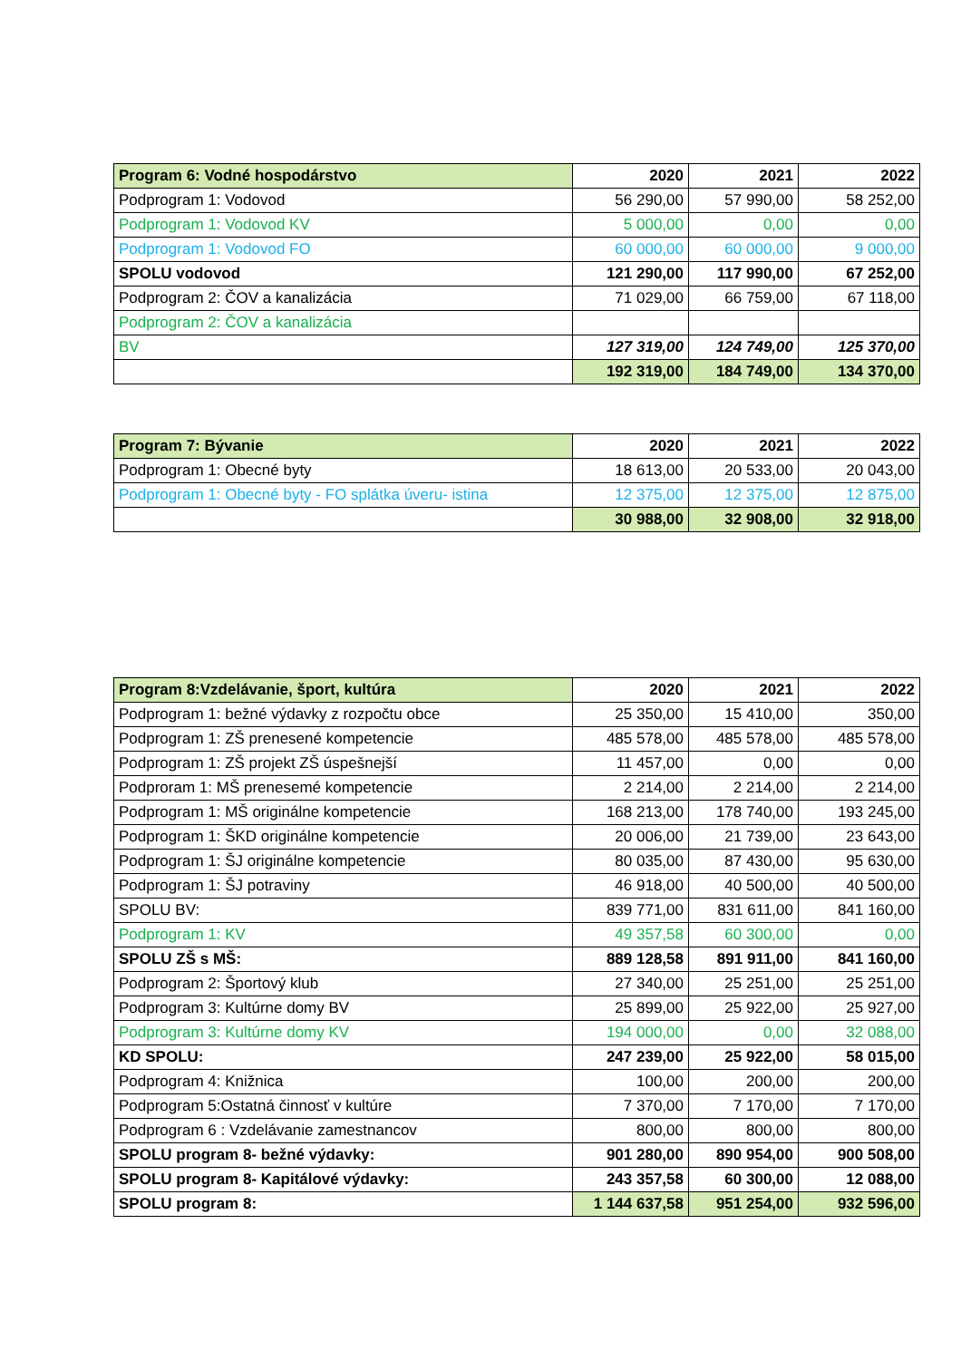| Program 6: Vodné hospodárstvo | 2020 | 2021 | 2022 |
| --- | --- | --- | --- |
| Podprogram 1: Vodovod | 56 290,00 | 57 990,00 | 58 252,00 |
| Podprogram 1: Vodovod KV | 5 000,00 | 0,00 | 0,00 |
| Podprogram 1: Vodovod FO | 60 000,00 | 60 000,00 | 9 000,00 |
| SPOLU vodovod | 121 290,00 | 117 990,00 | 67 252,00 |
| Podprogram 2: ČOV a kanalizácia | 71 029,00 | 66 759,00 | 67 118,00 |
| Podprogram 2: ČOV a kanalizácia | | | |
| BV | 127 319,00 | 124 749,00 | 125 370,00 |
| | 192 319,00 | 184 749,00 | 134 370,00 |
| Program 7: Bývanie | 2020 | 2021 | 2022 |
| --- | --- | --- | --- |
| Podprogram 1: Obecné byty | 18 613,00 | 20 533,00 | 20 043,00 |
| Podprogram 1: Obecné byty - FO splátka úveru- istina | 12 375,00 | 12 375,00 | 12 875,00 |
| | 30 988,00 | 32 908,00 | 32 918,00 |
| Program 8:Vzdelávanie, šport, kultúra | 2020 | 2021 | 2022 |
| --- | --- | --- | --- |
| Podprogram 1: bežné výdavky z rozpočtu obce | 25 350,00 | 15 410,00 | 350,00 |
| Podprogram 1: ZŠ prenesené kompetencie | 485 578,00 | 485 578,00 | 485 578,00 |
| Podprogram 1: ZŠ projekt ZŠ úspešnejší | 11 457,00 | 0,00 | 0,00 |
| Podproram 1: MŠ prenesemé kompetencie | 2 214,00 | 2 214,00 | 2 214,00 |
| Podprogram 1: MŠ originálne kompetencie | 168 213,00 | 178 740,00 | 193 245,00 |
| Podprogram 1: ŠKD originálne kompetencie | 20 006,00 | 21 739,00 | 23 643,00 |
| Podprogram 1: ŠJ originálne kompetencie | 80 035,00 | 87 430,00 | 95 630,00 |
| Podprogram 1: ŠJ potraviny | 46 918,00 | 40 500,00 | 40 500,00 |
| SPOLU BV: | 839 771,00 | 831 611,00 | 841 160,00 |
| Podprogram 1: KV | 49 357,58 | 60 300,00 | 0,00 |
| SPOLU ZŠ s MŠ: | 889 128,58 | 891 911,00 | 841 160,00 |
| Podprogram 2: Športový klub | 27 340,00 | 25 251,00 | 25 251,00 |
| Podprogram 3: Kultúrne domy BV | 25 899,00 | 25 922,00 | 25 927,00 |
| Podprogram 3: Kultúrne domy KV | 194 000,00 | 0,00 | 32 088,00 |
| KD SPOLU: | 247 239,00 | 25 922,00 | 58 015,00 |
| Podprogram 4: Knižnica | 100,00 | 200,00 | 200,00 |
| Podprogram 5:Ostatná činnosť v kultúre | 7 370,00 | 7 170,00 | 7 170,00 |
| Podprogram 6 : Vzdelávanie zamestnancov | 800,00 | 800,00 | 800,00 |
| SPOLU program 8- bežné výdavky: | 901 280,00 | 890 954,00 | 900 508,00 |
| SPOLU program 8- Kapitálové výdavky: | 243 357,58 | 60 300,00 | 12 088,00 |
| SPOLU program 8: | 1 144 637,58 | 951 254,00 | 932 596,00 |